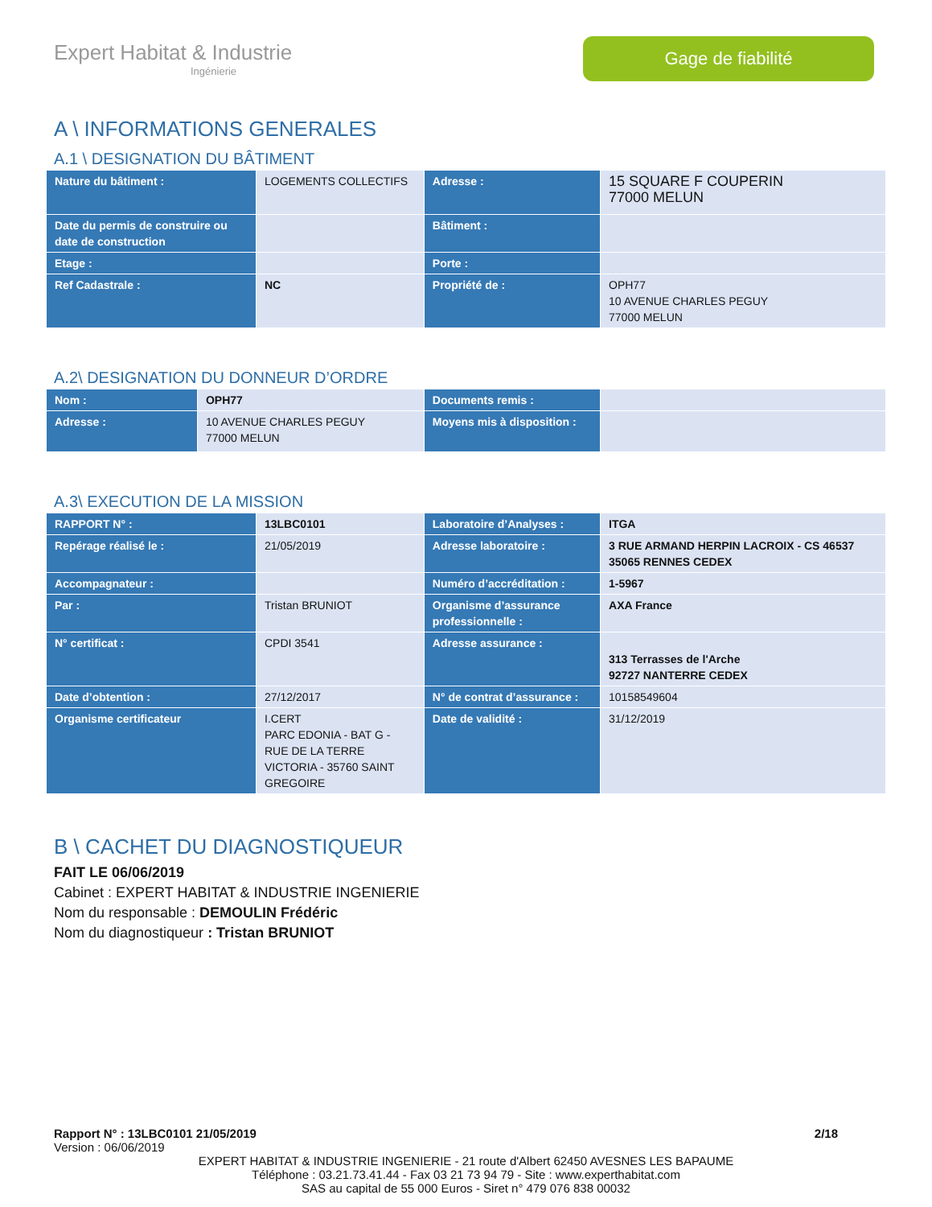Expert Habitat & Industrie
Ingénierie
Gage de fiabilité
A \ INFORMATIONS GENERALES
A.1 \ DESIGNATION DU BÂTIMENT
| Nature du bâtiment : | LOGEMENTS COLLECTIFS | Adresse : | 15 SQUARE F COUPERIN 77000 MELUN |
| Date du permis de construire ou date de construction | | Bâtiment : | |
| Etage : | | Porte : | |
| Ref Cadastrale : | NC | Propriété de : | OPH77 10 AVENUE CHARLES PEGUY 77000 MELUN |
A.2\ DESIGNATION DU DONNEUR D’ORDRE
| Nom : | OPH77 | Documents remis : | |
| Adresse : | 10 AVENUE CHARLES PEGUY 77000 MELUN | Moyens mis à disposition : | |
A.3\ EXECUTION DE LA MISSION
| RAPPORT N° : | 13LBC0101 | Laboratoire d’Analyses : | ITGA |
| Repérage réalisé le : | 21/05/2019 | Adresse laboratoire : | 3 RUE ARMAND HERPIN LACROIX - CS 46537 35065 RENNES CEDEX |
| Accompagnateur : | | Numéro d’accréditation : | 1-5967 |
| Par : | Tristan BRUNIOT | Organisme d’assurance professionnelle : | AXA France |
| N° certificat : | CPDI 3541 | Adresse assurance : | 313 Terrasses de l'Arche 92727 NANTERRE CEDEX |
| Date d’obtention : | 27/12/2017 | N° de contrat d’assurance : | 10158549604 |
| Organisme certificateur | I.CERT PARC EDONIA - BAT G - RUE DE LA TERRE VICTORIA - 35760 SAINT GREGOIRE | Date de validité : | 31/12/2019 |
B \ CACHET DU DIAGNOSTIQUEUR
FAIT LE 06/06/2019
Cabinet : EXPERT HABITAT & INDUSTRIE INGENIERIE
Nom du responsable : DEMOULIN Frédéric
Nom du diagnostiqueur : Tristan BRUNIOT
Rapport N° : 13LBC0101 21/05/2019 2/18
Version : 06/06/2019
EXPERT HABITAT & INDUSTRIE INGENIERIE - 21 route d'Albert 62450 AVESNES LES BAPAUME
Téléphone : 03.21.73.41.44 - Fax 03 21 73 94 79 - Site : www.experthabitat.com
SAS au capital de 55 000 Euros - Siret n° 479 076 838 00032